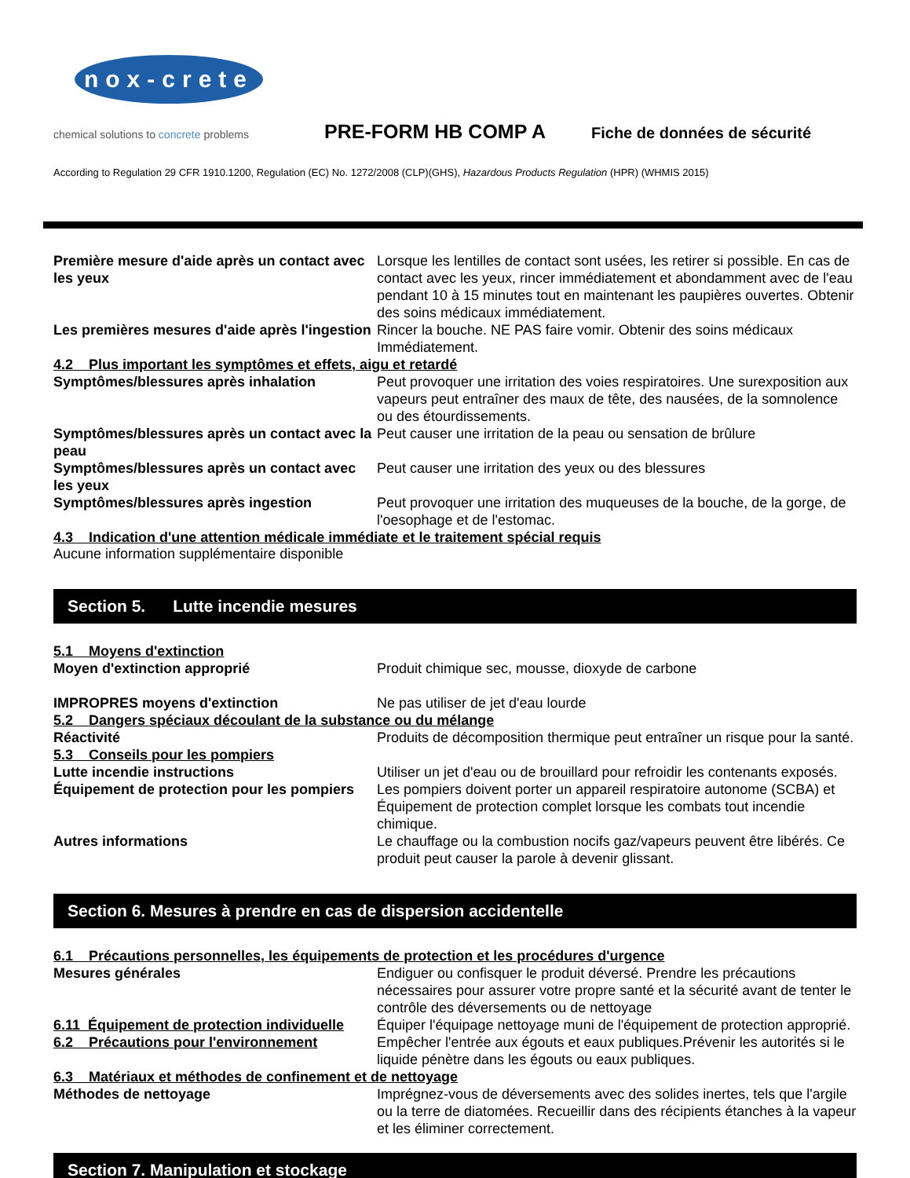nox-crete
chemical solutions to concrete problems
PRE-FORM HB COMP A
Fiche de données de sécurité
According to Regulation 29 CFR 1910.1200, Regulation (EC) No. 1272/2008 (CLP)(GHS), Hazardous Products Regulation (HPR) (WHMIS 2015)
Première mesure d'aide après un contact avec les yeux
Lorsque les lentilles de contact sont usées, les retirer si possible. En cas de contact avec les yeux, rincer immédiatement et abondamment avec de l'eau pendant 10 à 15 minutes tout en maintenant les paupières ouvertes. Obtenir des soins médicaux immédiatement.
Les premières mesures d'aide après l'ingestion
Rincer la bouche. NE PAS faire vomir. Obtenir des soins médicaux Immédiatement.
4.2 Plus important les symptômes et effets, aigu et retardé
Symptômes/blessures après inhalation Peut provoquer une irritation des voies respiratoires. Une surexposition aux vapeurs peut entraîner des maux de tête, des nausées, de la somnolence ou des étourdissements.
Symptômes/blessures après un contact avec la peau
Peut causer une irritation de la peau ou sensation de brûlure
Symptômes/blessures après un contact avec les yeux
Peut causer une irritation des yeux ou des blessures
Symptômes/blessures après ingestion Peut provoquer une irritation des muqueuses de la bouche, de la gorge, de l'oesophage et de l'estomac.
4.3 Indication d'une attention médicale immédiate et le traitement spécial requis
Aucune information supplémentaire disponible
Section 5. Lutte incendie mesures
5.1 Moyens d'extinction
Moyen d'extinction approprié Produit chimique sec, mousse, dioxyde de carbone
IMPROPRES moyens d'extinction Ne pas utiliser de jet d'eau lourde
5.2 Dangers spéciaux découlant de la substance ou du mélange
Réactivité Produits de décomposition thermique peut entraîner un risque pour la santé.
5.3 Conseils pour les pompiers
Lutte incendie instructions Utiliser un jet d'eau ou de brouillard pour refroidir les contenants exposés.
Équipement de protection pour les pompiers
Les pompiers doivent porter un appareil respiratoire autonome (SCBA) et Équipement de protection complet lorsque les combats tout incendie chimique.
Autres informations Le chauffage ou la combustion nocifs gaz/vapeurs peuvent être libérés. Ce produit peut causer la parole à devenir glissant.
Section 6. Mesures à prendre en cas de dispersion accidentelle
6.1 Précautions personnelles, les équipements de protection et les procédures d'urgence
Mesures générales Endiguer ou confisquer le produit déversé. Prendre les précautions nécessaires pour assurer votre propre santé et la sécurité avant de tenter le contrôle des déversements ou de nettoyage
6.11 Équipement de protection individuelle
Équiper l'équipage nettoyage muni de l'équipement de protection approprié.
6.2 Précautions pour l'environnement
Empêcher l'entrée aux égouts et eaux publiques.Prévenir les autorités si le liquide pénètre dans les égouts ou eaux publiques.
6.3 Matériaux et méthodes de confinement et de nettoyage
Méthodes de nettoyage Imprégnez-vous de déversements avec des solides inertes, tels que l'argile ou la terre de diatomées. Recueillir dans des récipients étanches à la vapeur et les éliminer correctement.
Section 7. Manipulation et stockage